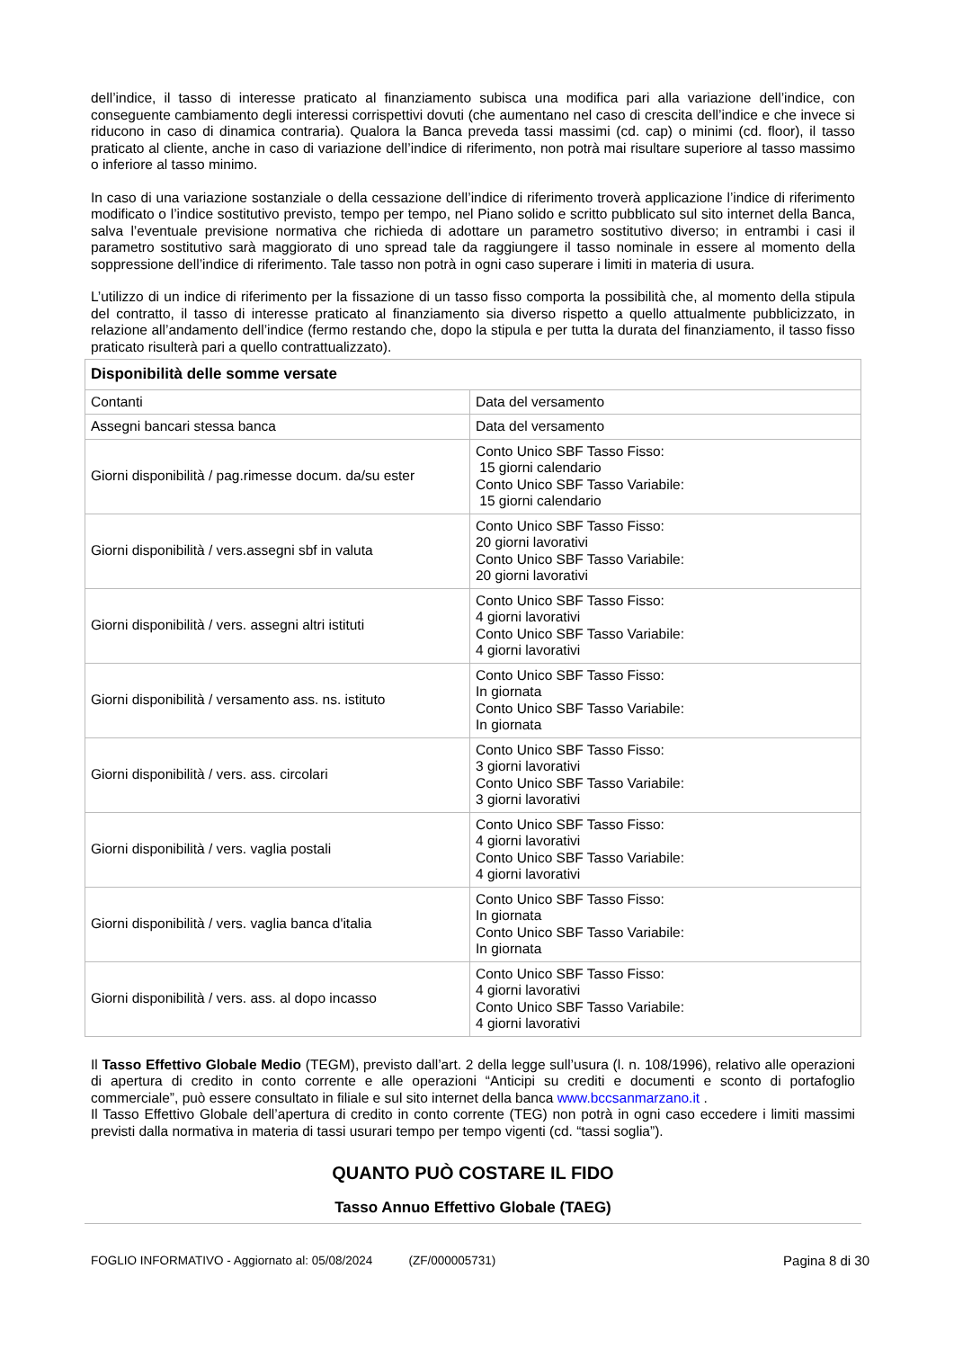dell’indice, il tasso di interesse praticato al finanziamento subisca una modifica pari alla variazione dell’indice, con conseguente cambiamento degli interessi corrispettivi dovuti (che aumentano nel caso di crescita dell’indice e che invece si riducono in caso di dinamica contraria). Qualora la Banca preveda tassi massimi (cd. cap) o minimi (cd. floor), il tasso praticato al cliente, anche in caso di variazione dell’indice di riferimento, non potrà mai risultare superiore al tasso massimo o inferiore al tasso minimo.
In caso di una variazione sostanziale o della cessazione dell’indice di riferimento troverà applicazione l’indice di riferimento modificato o l’indice sostitutivo previsto, tempo per tempo, nel Piano solido e scritto pubblicato sul sito internet della Banca, salva l’eventuale previsione normativa che richieda di adottare un parametro sostitutivo diverso; in entrambi i casi il parametro sostitutivo sarà maggiorato di uno spread tale da raggiungere il tasso nominale in essere al momento della soppressione dell’indice di riferimento. Tale tasso non potrà in ogni caso superare i limiti in materia di usura.
L’utilizzo di un indice di riferimento per la fissazione di un tasso fisso comporta la possibilità che, al momento della stipula del contratto, il tasso di interesse praticato al finanziamento sia diverso rispetto a quello attualmente pubblicizzato, in relazione all’andamento dell’indice (fermo restando che, dopo la stipula e per tutta la durata del finanziamento, il tasso fisso praticato risulterà pari a quello contrattualizzato).
| Disponibilità delle somme versate | |
| --- | --- |
| Contanti | Data del versamento |
| Assegni bancari stessa banca | Data del versamento |
| Giorni disponibilità / pag.rimesse docum. da/su ester | Conto Unico SBF Tasso Fisso: 15 giorni calendario Conto Unico SBF Tasso Variabile: 15 giorni calendario |
| Giorni disponibilità / vers.assegni sbf in valuta | Conto Unico SBF Tasso Fisso: 20 giorni lavorativi Conto Unico SBF Tasso Variabile: 20 giorni lavorativi |
| Giorni disponibilità / vers. assegni altri istituti | Conto Unico SBF Tasso Fisso: 4 giorni lavorativi Conto Unico SBF Tasso Variabile: 4 giorni lavorativi |
| Giorni disponibilità / versamento ass. ns. istituto | Conto Unico SBF Tasso Fisso: In giornata Conto Unico SBF Tasso Variabile: In giornata |
| Giorni disponibilità / vers. ass. circolari | Conto Unico SBF Tasso Fisso: 3 giorni lavorativi Conto Unico SBF Tasso Variabile: 3 giorni lavorativi |
| Giorni disponibilità / vers. vaglia postali | Conto Unico SBF Tasso Fisso: 4 giorni lavorativi Conto Unico SBF Tasso Variabile: 4 giorni lavorativi |
| Giorni disponibilità / vers. vaglia banca d'italia | Conto Unico SBF Tasso Fisso: In giornata Conto Unico SBF Tasso Variabile: In giornata |
| Giorni disponibilità / vers. ass. al dopo incasso | Conto Unico SBF Tasso Fisso: 4 giorni lavorativi Conto Unico SBF Tasso Variabile: 4 giorni lavorativi |
Il Tasso Effettivo Globale Medio (TEGM), previsto dall’art. 2 della legge sull’usura (l. n. 108/1996), relativo alle operazioni di apertura di credito in conto corrente e alle operazioni “Anticipi su crediti e documenti e sconto di portafoglio commerciale”, può essere consultato in filiale e sul sito internet della banca www.bccsanmarzano.it .
Il Tasso Effettivo Globale dell’apertura di credito in conto corrente (TEG) non potrà in ogni caso eccedere i limiti massimi previsti dalla normativa in materia di tassi usurari tempo per tempo vigenti (cd. “tassi soglia”).
QUANTO PUÒ COSTARE IL FIDO
Tasso Annuo Effettivo Globale (TAEG)
FOGLIO INFORMATIVO - Aggiornato al: 05/08/2024 (ZF/000005731) Pagina 8 di 30